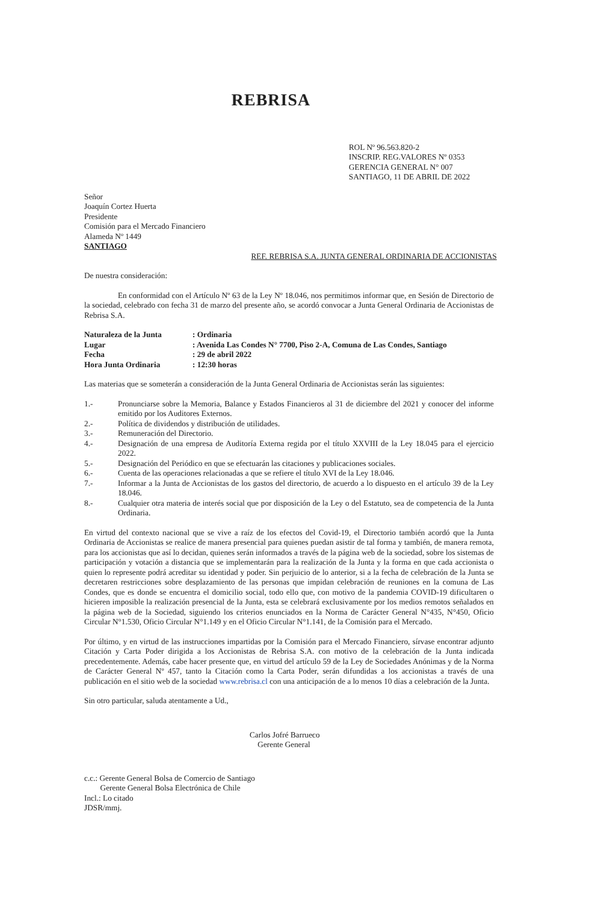REBRISA
ROL Nº 96.563.820-2
INSCRIP. REG.VALORES Nº 0353
GERENCIA GENERAL N° 007
SANTIAGO, 11 DE ABRIL DE 2022
Señor
Joaquín Cortez Huerta
Presidente
Comisión para el Mercado Financiero
Alameda Nº 1449
SANTIAGO
REF. REBRISA S.A. JUNTA GENERAL ORDINARIA DE ACCIONISTAS
De nuestra consideración:
En conformidad con el Artículo Nº 63 de la Ley Nº 18.046, nos permitimos informar que, en Sesión de Directorio de la sociedad, celebrado con fecha 31 de marzo del presente año, se acordó convocar a Junta General Ordinaria de Accionistas de Rebrisa S.A.
| Naturaleza de la Junta | : Ordinaria |
| Lugar | : Avenida Las Condes N° 7700, Piso 2-A, Comuna de Las Condes, Santiago |
| Fecha | : 29 de abril 2022 |
| Hora Junta Ordinaria | : 12:30 horas |
Las materias que se someterán a consideración de la Junta General Ordinaria de Accionistas serán las siguientes:
| 1.- | Pronunciarse sobre la Memoria, Balance y Estados Financieros al 31 de diciembre del 2021 y conocer del informe emitido por los Auditores Externos. |
| 2.- | Política de dividendos y distribución de utilidades. |
| 3.- | Remuneración del Directorio. |
| 4.- | Designación de una empresa de Auditoría Externa regida por el título XXVIII de la Ley 18.045 para el ejercicio 2022. |
| 5.- | Designación del Periódico en que se efectuarán las citaciones y publicaciones sociales. |
| 6.- | Cuenta de las operaciones relacionadas a que se refiere el título XVI de la Ley 18.046. |
| 7.- | Informar a la Junta de Accionistas de los gastos del directorio, de acuerdo a lo dispuesto en el artículo 39 de la Ley 18.046. |
| 8.- | Cualquier otra materia de interés social que por disposición de la Ley o del Estatuto, sea de competencia de la Junta Ordinaria. |
En virtud del contexto nacional que se vive a raíz de los efectos del Covid-19, el Directorio también acordó que la Junta Ordinaria de Accionistas se realice de manera presencial para quienes puedan asistir de tal forma y también, de manera remota, para los accionistas que así lo decidan, quienes serán informados a través de la página web de la sociedad, sobre los sistemas de participación y votación a distancia que se implementarán para la realización de la Junta y la forma en que cada accionista o quien lo represente podrá acreditar su identidad y poder. Sin perjuicio de lo anterior, si a la fecha de celebración de la Junta se decretaren restricciones sobre desplazamiento de las personas que impidan celebración de reuniones en la comuna de Las Condes, que es donde se encuentra el domicilio social, todo ello que, con motivo de la pandemia COVID-19 dificultaren o hicieren imposible la realización presencial de la Junta, esta se celebrará exclusivamente por los medios remotos señalados en la página web de la Sociedad, siguiendo los criterios enunciados en la Norma de Carácter General N°435, N°450, Oficio Circular N°1.530, Oficio Circular N°1.149 y en el Oficio Circular N°1.141, de la Comisión para el Mercado.
Por último, y en virtud de las instrucciones impartidas por la Comisión para el Mercado Financiero, sírvase encontrar adjunto Citación y Carta Poder dirigida a los Accionistas de Rebrisa S.A. con motivo de la celebración de la Junta indicada precedentemente. Además, cabe hacer presente que, en virtud del artículo 59 de la Ley de Sociedades Anónimas y de la Norma de Carácter General Nº 457, tanto la Citación como la Carta Poder, serán difundidas a los accionistas a través de una publicación en el sitio web de la sociedad www.rebrisa.cl con una anticipación de a lo menos 10 días a celebración de la Junta.
Sin otro particular, saluda atentamente a Ud.,
Carlos Jofré Barrueco
Gerente General
c.c.: Gerente General Bolsa de Comercio de Santiago
Gerente General Bolsa Electrónica de Chile
Incl.: Lo citado
JDSR/mmj.